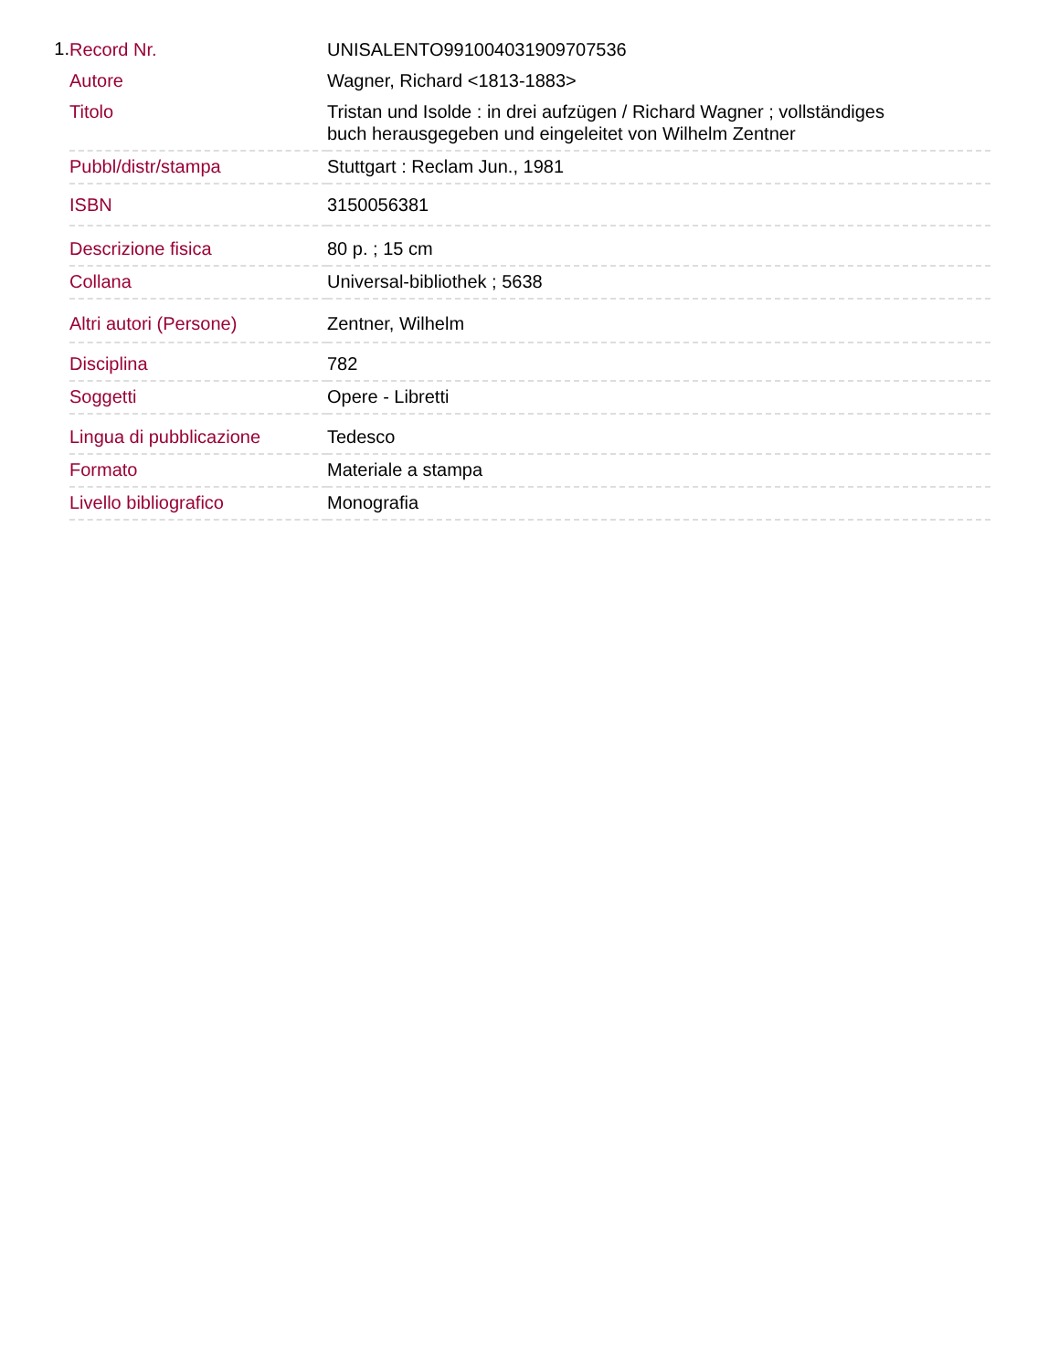1.
| Record Nr. | UNISALENTO991004031909707536 |
| Autore | Wagner, Richard <1813-1883> |
| Titolo | Tristan und Isolde : in drei aufzügen / Richard Wagner ; vollständiges buch herausgegeben und eingeleitet von Wilhelm Zentner |
| Pubbl/distr/stampa | Stuttgart : Reclam Jun., 1981 |
| ISBN | 3150056381 |
| Descrizione fisica | 80 p. ; 15 cm |
| Collana | Universal-bibliothek ; 5638 |
| Altri autori (Persone) | Zentner, Wilhelm |
| Disciplina | 782 |
| Soggetti | Opere - Libretti |
| Lingua di pubblicazione | Tedesco |
| Formato | Materiale a stampa |
| Livello bibliografico | Monografia |